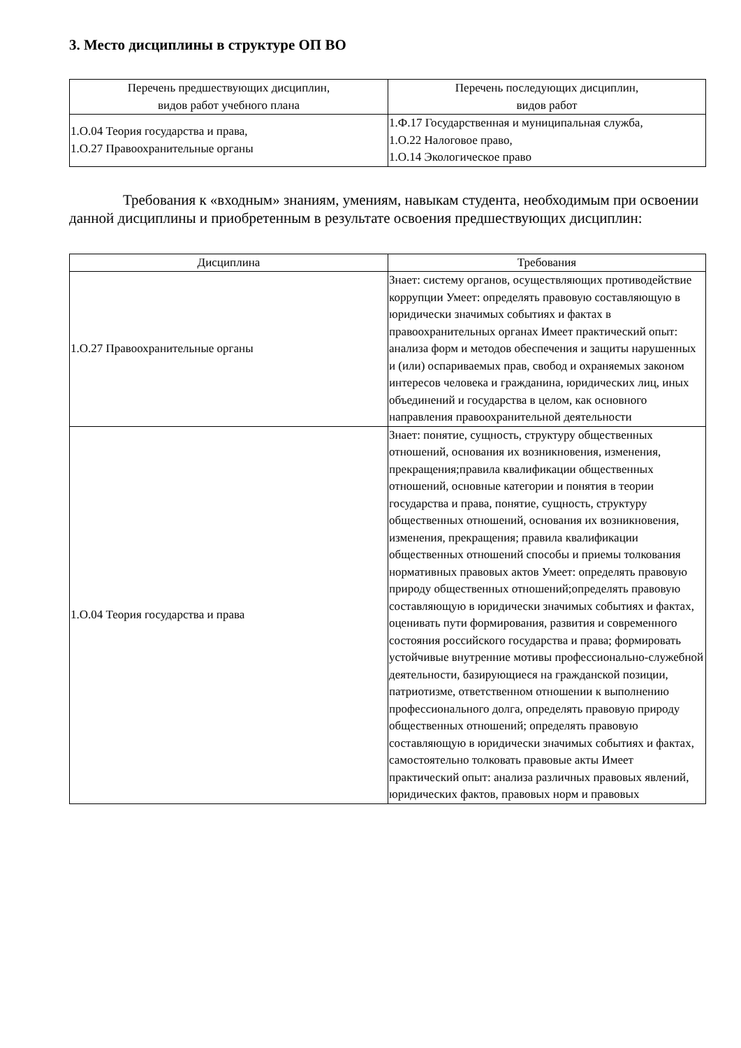3. Место дисциплины в структуре ОП ВО
| Перечень предшествующих дисциплин, видов работ учебного плана | Перечень последующих дисциплин, видов работ |
| --- | --- |
| 1.О.04 Теория государства и права, 1.О.27 Правоохранительные органы | 1.Ф.17 Государственная и муниципальная служба, 1.О.22 Налоговое право, 1.О.14 Экологическое право |
Требования к «входным» знаниям, умениям, навыкам студента, необходимым при освоении данной дисциплины и приобретенным в результате освоения предшествующих дисциплин:
| Дисциплина | Требования |
| --- | --- |
| 1.О.27 Правоохранительные органы | Знает: систему органов, осуществляющих противодействие коррупции Умеет: определять правовую составляющую в юридически значимых событиях и фактах в правоохранительных органах Имеет практический опыт: анализа форм и методов обеспечения и защиты нарушенных и (или) оспариваемых прав, свобод и охраняемых законом интересов человека и гражданина, юридических лиц, иных объединений и государства в целом, как основного направления правоохранительной деятельности |
| 1.О.04 Теория государства и права | Знает: понятие, сущность, структуру общественных отношений, основания их возникновения, изменения, прекращения;правила квалификации общественных отношений, основные категории и понятия в теории государства и права, понятие, сущность, структуру общественных отношений, основания их возникновения, изменения, прекращения; правила квалификации общественных отношений способы и приемы толкования нормативных правовых актов Умеет: определять правовую природу общественных отношений;определять правовую составляющую в юридически значимых событиях и фактах, оценивать пути формирования, развития и современного состояния российского государства и права; формировать устойчивые внутренние мотивы профессионально-служебной деятельности, базирующиеся на гражданской позиции, патриотизме, ответственном отношении к выполнению профессионального долга, определять правовую природу общественных отношений; определять правовую составляющую в юридически значимых событиях и фактах, самостоятельно толковать правовые акты Имеет практический опыт: анализа различных правовых явлений, юридических фактов, правовых норм и правовых |